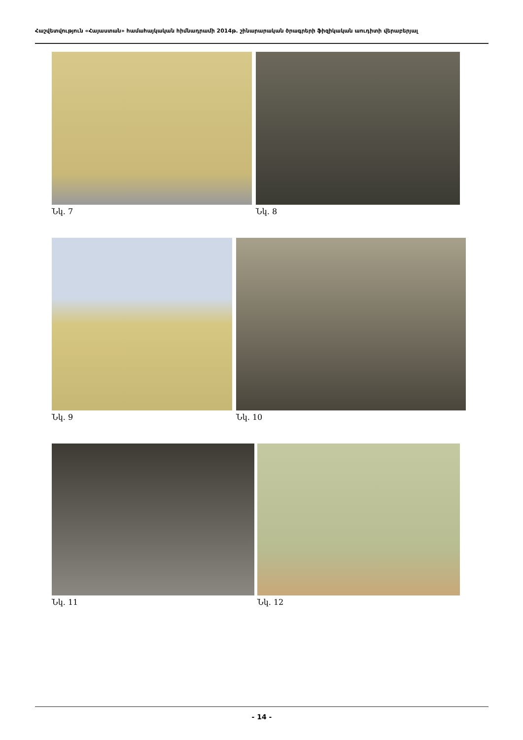Հաշվետվություն «Հայաստան» համահայկական հիմնադրամի 2014թ. շինարարական ծրագրերի ֆիզիկական աուդիտի վերաբերյալ
Նկ. 7 Նկ. 8
Նկ. 9 Նկ. 10
Նկ. 11 Նկ. 12
- 14 -